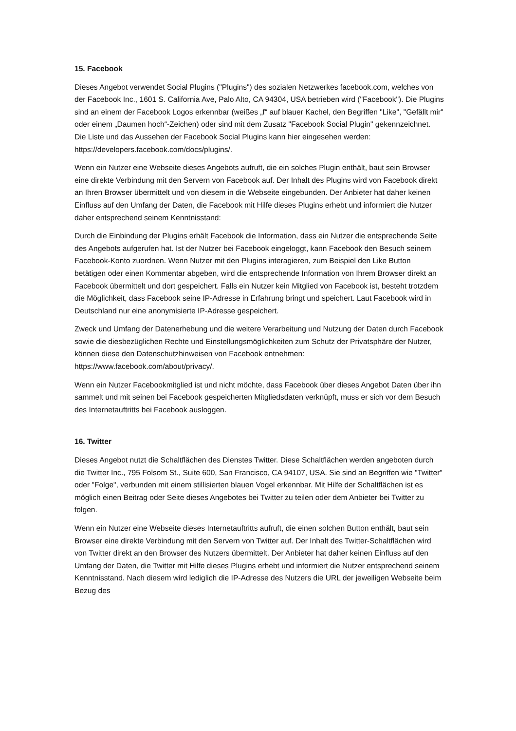15. Facebook
Dieses Angebot verwendet Social Plugins ("Plugins") des sozialen Netzwerkes facebook.com, welches von der Facebook Inc., 1601 S. California Ave, Palo Alto, CA 94304, USA betrieben wird ("Facebook"). Die Plugins sind an einem der Facebook Logos erkennbar (weißes „f“ auf blauer Kachel, den Begriffen "Like", "Gefällt mir" oder einem „Daumen hoch“-Zeichen) oder sind mit dem Zusatz "Facebook Social Plugin" gekennzeichnet. Die Liste und das Aussehen der Facebook Social Plugins kann hier eingesehen werden:
https://developers.facebook.com/docs/plugins/.
Wenn ein Nutzer eine Webseite dieses Angebots aufruft, die ein solches Plugin enthält, baut sein Browser eine direkte Verbindung mit den Servern von Facebook auf. Der Inhalt des Plugins wird von Facebook direkt an Ihren Browser übermittelt und von diesem in die Webseite eingebunden. Der Anbieter hat daher keinen Einfluss auf den Umfang der Daten, die Facebook mit Hilfe dieses Plugins erhebt und informiert die Nutzer daher entsprechend seinem Kenntnisstand:
Durch die Einbindung der Plugins erhält Facebook die Information, dass ein Nutzer die entsprechende Seite des Angebots aufgerufen hat. Ist der Nutzer bei Facebook eingeloggt, kann Facebook den Besuch seinem Facebook-Konto zuordnen. Wenn Nutzer mit den Plugins interagieren, zum Beispiel den Like Button betätigen oder einen Kommentar abgeben, wird die entsprechende Information von Ihrem Browser direkt an Facebook übermittelt und dort gespeichert. Falls ein Nutzer kein Mitglied von Facebook ist, besteht trotzdem die Möglichkeit, dass Facebook seine IP-Adresse in Erfahrung bringt und speichert. Laut Facebook wird in Deutschland nur eine anonymisierte IP-Adresse gespeichert.
Zweck und Umfang der Datenerhebung und die weitere Verarbeitung und Nutzung der Daten durch Facebook sowie die diesbezüglichen Rechte und Einstellungsmöglichkeiten zum Schutz der Privatsphäre der Nutzer, können diese den Datenschutzhinweisen von Facebook entnehmen: https://www.facebook.com/about/privacy/.
Wenn ein Nutzer Facebookmitglied ist und nicht möchte, dass Facebook über dieses Angebot Daten über ihn sammelt und mit seinen bei Facebook gespeicherten Mitgliedsdaten verknüpft, muss er sich vor dem Besuch des Internetauftritts bei Facebook ausloggen.
16. Twitter
Dieses Angebot nutzt die Schaltflächen des Dienstes Twitter. Diese Schaltflächen werden angeboten durch die Twitter Inc., 795 Folsom St., Suite 600, San Francisco, CA 94107, USA. Sie sind an Begriffen wie "Twitter" oder "Folge", verbunden mit einem stillisierten blauen Vogel erkennbar. Mit Hilfe der Schaltflächen ist es möglich einen Beitrag oder Seite dieses Angebotes bei Twitter zu teilen oder dem Anbieter bei Twitter zu folgen.
Wenn ein Nutzer eine Webseite dieses Internetauftritts aufruft, die einen solchen Button enthält, baut sein Browser eine direkte Verbindung mit den Servern von Twitter auf. Der Inhalt des Twitter-Schaltflächen wird von Twitter direkt an den Browser des Nutzers übermittelt. Der Anbieter hat daher keinen Einfluss auf den Umfang der Daten, die Twitter mit Hilfe dieses Plugins erhebt und informiert die Nutzer entsprechend seinem Kenntnisstand. Nach diesem wird lediglich die IP-Adresse des Nutzers die URL der jeweiligen Webseite beim Bezug des